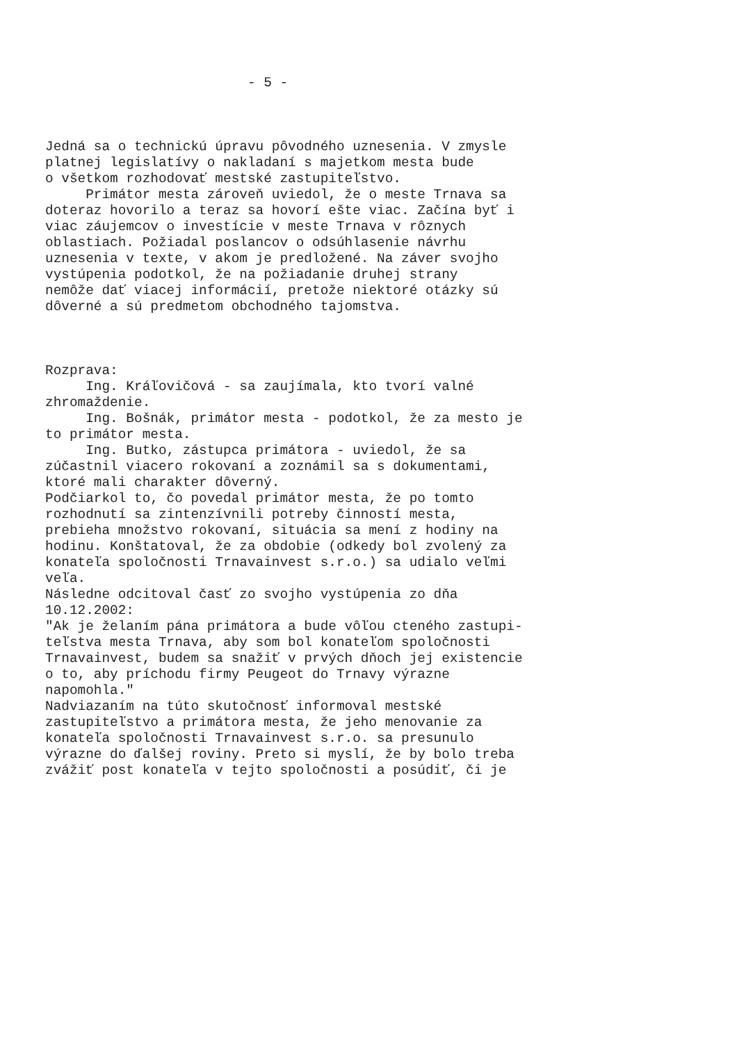- 5 -
Jedná sa o technickú úpravu pôvodného uznesenia. V zmysle platnej legislatívy o nakladaní s majetkom mesta bude o všetkom rozhodovať mestské zastupiteľstvo. Primátor mesta zároveň uviedol, že o meste Trnava sa doteraz hovorilo a teraz sa hovorí ešte viac. Začína byť i viac záujemcov o investície v meste Trnava v rôznych oblastiach. Požiadal poslancov o odsúhlasenie návrhu uznesenia v texte, v akom je predložené. Na záver svojho vystúpenia podotkol, že na požiadanie druhej strany nemôže dať viacej informácií, pretože niektoré otázky sú dôverné a sú predmetom obchodného tajomstva.
Rozprava: Ing. Kráľovičová - sa zaujímala, kto tvorí valné zhromaždenie. Ing. Bošnák, primátor mesta - podotkol, že za mesto je to primátor mesta. Ing. Butko, zástupca primátora - uviedol, že sa zúčastnil viacero rokovaní a zoznámil sa s dokumentami, ktoré mali charakter dôverný. Podčiarkol to, čo povedal primátor mesta, že po tomto rozhodnutí sa zintenzívnili potreby činností mesta, prebieha množstvo rokovaní, situácia sa mení z hodiny na hodinu. Konštatoval, že za obdobie (odkedy bol zvolený za konateľa spoločnosti Trnavainvest s.r.o.) sa udialo veľmi veľa. Následne odcitoval časť zo svojho vystúpenia zo dňa 10.12.2002: "Ak je želaním pána primátora a bude vôľou cteného zastupi- teľstva mesta Trnava, aby som bol konateľom spoločnosti Trnavainvest, budem sa snažiť v prvých dňoch jej existencie o to, aby príchodu firmy Peugeot do Trnavy výrazne napomohla." Nadviazaním na túto skutočnosť informoval mestské zastupiteľstvo a primátora mesta, že jeho menovanie za konateľa spoločnosti Trnavainvest s.r.o. sa presunulo výrazne do ďalšej roviny. Preto si myslí, že by bolo treba zvážiť post konateľa v tejto spoločnosti a posúdiť, či je